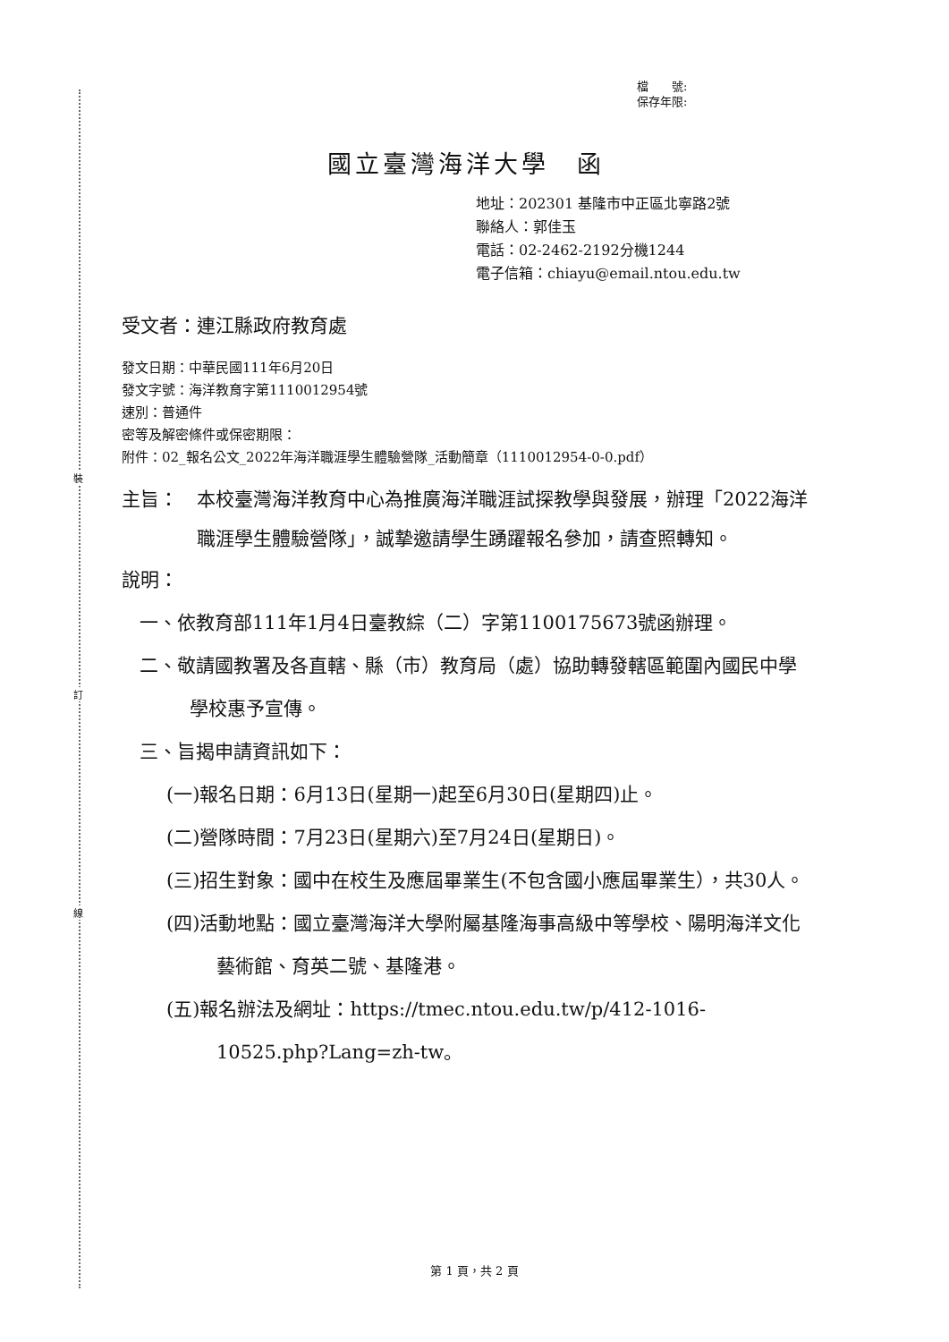裝
訂
線
檔　　號:
保存年限:
國立臺灣海洋大學　函
地址：202301 基隆市中正區北寧路2號
聯絡人：郭佳玉
電話：02-2462-2192分機1244
電子信箱：chiayu@email.ntou.edu.tw
受文者：連江縣政府教育處
發文日期：中華民國111年6月20日
發文字號：海洋教育字第1110012954號
速別：普通件
密等及解密條件或保密期限：
附件：02_報名公文_2022年海洋職涯學生體驗營隊_活動簡章（1110012954-0-0.pdf）
主旨： 本校臺灣海洋教育中心為推廣海洋職涯試探教學與發展，辦理「2022海洋職涯學生體驗營隊」，誠摯邀請學生踴躍報名參加，請查照轉知。
說明：
一、依教育部111年1月4日臺教綜（二）字第1100175673號函辦理。
二、敬請國教署及各直轄、縣（市）教育局（處）協助轉發轄區範圍內國民中學學校惠予宣傳。
三、旨揭申請資訊如下：
(一)報名日期：6月13日(星期一)起至6月30日(星期四)止。
(二)營隊時間：7月23日(星期六)至7月24日(星期日)。
(三)招生對象：國中在校生及應屆畢業生(不包含國小應屆畢業生），共30人。
(四)活動地點：國立臺灣海洋大學附屬基隆海事高級中等學校、陽明海洋文化藝術館、育英二號、基隆港。
(五)報名辦法及網址：https://tmec.ntou.edu.tw/p/412-1016-10525.php?Lang=zh-tw。
第 1 頁，共 2 頁